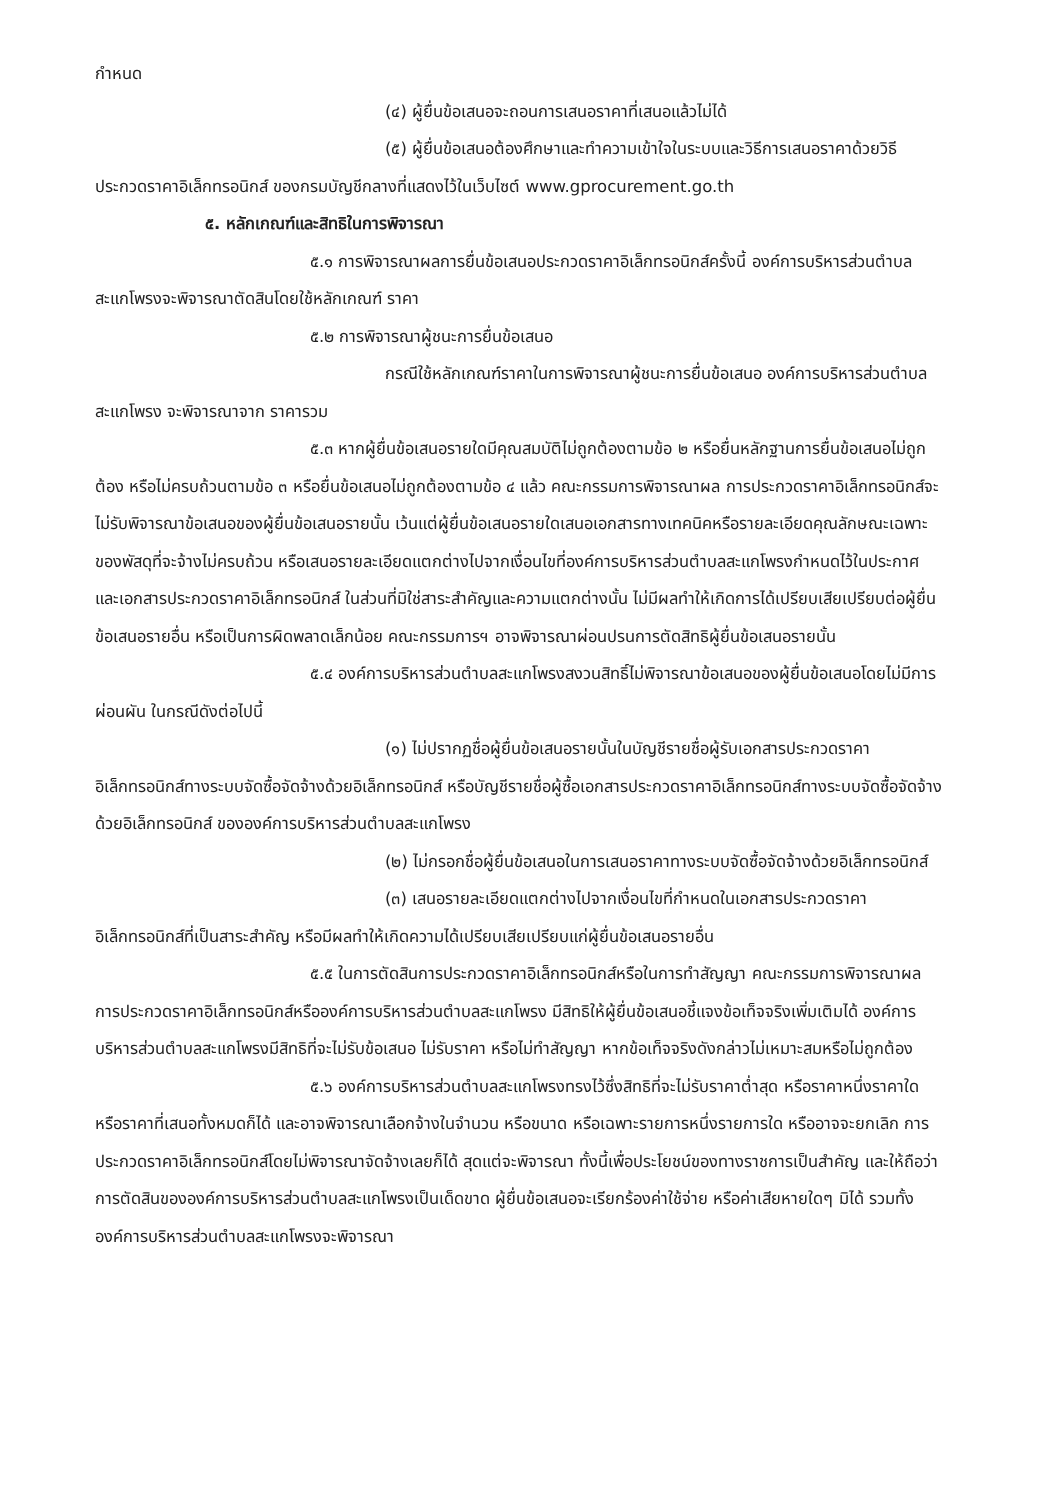กำหนด
(๔) ผู้ยื่นข้อเสนอจะถอนการเสนอราคาที่เสนอแล้วไม่ได้
(๕) ผู้ยื่นข้อเสนอต้องศึกษาและทำความเข้าใจในระบบและวิธีการเสนอราคาด้วยวิธีประกวดราคาอิเล็กทรอนิกส์ ของกรมบัญชีกลางที่แสดงไว้ในเว็บไซต์ www.gprocurement.go.th
๕. หลักเกณฑ์และสิทธิในการพิจารณา
๕.๑ การพิจารณาผลการยื่นข้อเสนอประกวดราคาอิเล็กทรอนิกส์ครั้งนี้ องค์การบริหารส่วนตำบลสะแกโพรงจะพิจารณาตัดสินโดยใช้หลักเกณฑ์ ราคา
๕.๒ การพิจารณาผู้ชนะการยื่นข้อเสนอ
กรณีใช้หลักเกณฑ์ราคาในการพิจารณาผู้ชนะการยื่นข้อเสนอ องค์การบริหารส่วนตำบลสะแกโพรง จะพิจารณาจาก ราคารวม
๕.๓ หากผู้ยื่นข้อเสนอรายใดมีคุณสมบัติไม่ถูกต้องตามข้อ ๒ หรือยื่นหลักฐานการยื่นข้อเสนอไม่ถูกต้อง หรือไม่ครบถ้วนตามข้อ ๓ หรือยื่นข้อเสนอไม่ถูกต้องตามข้อ ๔ แล้ว คณะกรรมการพิจารณาผล การประกวดราคาอิเล็กทรอนิกส์จะไม่รับพิจารณาข้อเสนอของผู้ยื่นข้อเสนอรายนั้น เว้นแต่ผู้ยื่นข้อเสนอรายใดเสนอเอกสารทางเทคนิคหรือรายละเอียดคุณลักษณะเฉพาะของพัสดุที่จะจ้างไม่ครบถ้วน หรือเสนอรายละเอียดแตกต่างไปจากเงื่อนไขที่องค์การบริหารส่วนตำบลสะแกโพรงกำหนดไว้ในประกาศและเอกสารประกวดราคาอิเล็กทรอนิกส์ ในส่วนที่มิใช่สาระสำคัญและความแตกต่างนั้น ไม่มีผลทำให้เกิดการได้เปรียบเสียเปรียบต่อผู้ยื่นข้อเสนอรายอื่น หรือเป็นการผิดพลาดเล็กน้อย คณะกรรมการฯ อาจพิจารณาผ่อนปรนการตัดสิทธิผู้ยื่นข้อเสนอรายนั้น
๕.๔ องค์การบริหารส่วนตำบลสะแกโพรงสงวนสิทธิ์ไม่พิจารณาข้อเสนอของผู้ยื่นข้อเสนอโดยไม่มีการผ่อนผัน ในกรณีดังต่อไปนี้
(๑) ไม่ปรากฏชื่อผู้ยื่นข้อเสนอรายนั้นในบัญชีรายชื่อผู้รับเอกสารประกวดราคาอิเล็กทรอนิกส์ทางระบบจัดซื้อจัดจ้างด้วยอิเล็กทรอนิกส์ หรือบัญชีรายชื่อผู้ซื้อเอกสารประกวดราคาอิเล็กทรอนิกส์ทางระบบจัดซื้อจัดจ้างด้วยอิเล็กทรอนิกส์ ขององค์การบริหารส่วนตำบลสะแกโพรง
(๒) ไม่กรอกชื่อผู้ยื่นข้อเสนอในการเสนอราคาทางระบบจัดซื้อจัดจ้างด้วยอิเล็กทรอนิกส์
(๓) เสนอรายละเอียดแตกต่างไปจากเงื่อนไขที่กำหนดในเอกสารประกวดราคาอิเล็กทรอนิกส์ที่เป็นสาระสำคัญ หรือมีผลทำให้เกิดความได้เปรียบเสียเปรียบแก่ผู้ยื่นข้อเสนอรายอื่น
๕.๕ ในการตัดสินการประกวดราคาอิเล็กทรอนิกส์หรือในการทำสัญญา คณะกรรมการพิจารณาผลการประกวดราคาอิเล็กทรอนิกส์หรือองค์การบริหารส่วนตำบลสะแกโพรง มีสิทธิให้ผู้ยื่นข้อเสนอชี้แจงข้อเท็จจริงเพิ่มเติมได้ องค์การบริหารส่วนตำบลสะแกโพรงมีสิทธิที่จะไม่รับข้อเสนอ ไม่รับราคา หรือไม่ทำสัญญา หากข้อเท็จจริงดังกล่าวไม่เหมาะสมหรือไม่ถูกต้อง
๕.๖ องค์การบริหารส่วนตำบลสะแกโพรงทรงไว้ซึ่งสิทธิที่จะไม่รับราคาต่ำสุด หรือราคาหนึ่งราคาใด หรือราคาที่เสนอทั้งหมดก็ได้ และอาจพิจารณาเลือกจ้างในจำนวน หรือขนาด หรือเฉพาะรายการหนึ่งรายการใด หรืออาจจะยกเลิก การประกวดราคาอิเล็กทรอนิกส์โดยไม่พิจารณาจัดจ้างเลยก็ได้ สุดแต่จะพิจารณา ทั้งนี้เพื่อประโยชน์ของทางราชการเป็นสำคัญ และให้ถือว่าการตัดสินขององค์การบริหารส่วนตำบลสะแกโพรงเป็นเด็ดขาด ผู้ยื่นข้อเสนอจะเรียกร้องค่าใช้จ่าย หรือค่าเสียหายใดๆ มิได้ รวมทั้ง องค์การบริหารส่วนตำบลสะแกโพรงจะพิจารณา